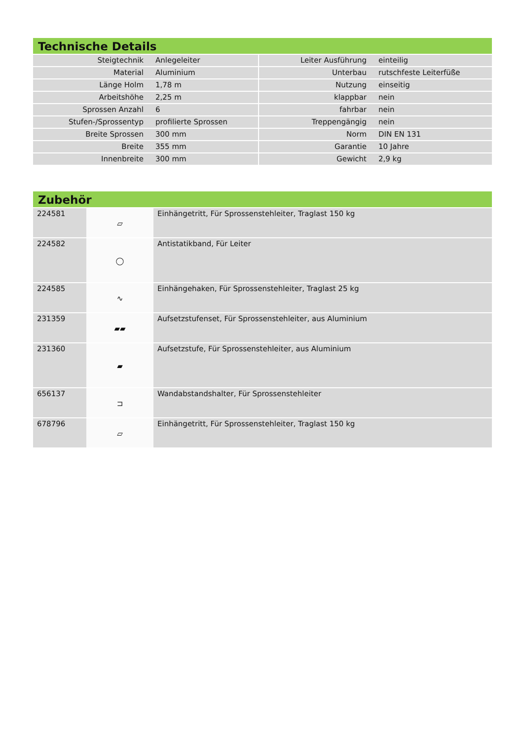Technische Details
| Steigtechnik | Anlegeleiter | | Leiter Ausführung | einteilig |
| Material | Aluminium | | Unterbau | rutschfeste Leiterfüße |
| Länge Holm | 1,78 m | | Nutzung | einseitig |
| Arbeitshöhe | 2,25 m | | klappbar | nein |
| Sprossen Anzahl | 6 | | fahrbar | nein |
| Stufen-/Sprossentyp | profilierte Sprossen | | Treppengängig | nein |
| Breite Sprossen | 300 mm | | Norm | DIN EN 131 |
| Breite | 355 mm | | Garantie | 10 Jahre |
| Innenbreite | 300 mm | | Gewicht | 2,9 kg |
Zubehör
| 224581 | ▱ | Einhängetritt, Für Sprossenstehleiter, Traglast 150 kg |
| 224582 | ◯ | Antistatikband, Für Leiter |
| 224585 | ∿ | Einhängehaken, Für Sprossenstehleiter, Traglast 25 kg |
| 231359 | ▰▰ | Aufsetzstufenset, Für Sprossenstehleiter, aus Aluminium |
| 231360 | ▰ | Aufsetzstufe, Für Sprossenstehleiter, aus Aluminium |
| 656137 | ⊐ | Wandabstandshalter, Für Sprossenstehleiter |
| 678796 | ▱ | Einhängetritt, Für Sprossenstehleiter, Traglast 150 kg |